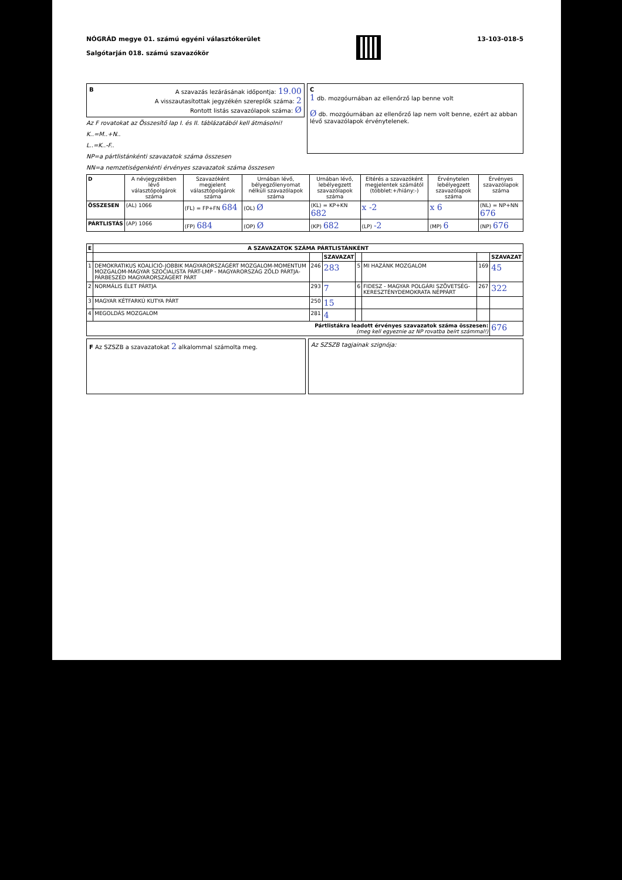NÓGRÁD megye 01. számú egyéni választókerület
Salgótarján 018. számú szavazókör
13-103-018-5
BA szavazás lezárásának időpontja: 19.00
A visszautasítottak jegyzékén szereplők száma: 2
Rontott listás szavazólapok száma: Ø
Az F rovatokat az Összesítő lap I. és II. táblázatából kell átmásolni!
K..=M..+N..
L..=K..-F..
NP=a pártlistánkénti szavazatok száma összesen
NN=a nemzetiségenkénti érvényes szavazatok száma összesen
C
1 db. mozgóurnában az ellenőrző lap benne volt
Ø db. mozgóurnában az ellenőrző lap nem volt benne, ezért az abban lévő szavazólapok érvénytelenek.
| D | A névjegyzékben lévő választópolgárok száma | Szavazóként megjelent választópolgárok száma | Urnában lévő, bélyegzőlenyomat nélküli szavazólapok száma | Urnában lévő, lebélyegzett szavazólapok száma | Eltérés a szavazóként megjelentek számától (többlet:+/hiány:-) | Érvénytelen lebélyegzett szavazólapok száma | Érvényes szavazólapok száma |
| --- | --- | --- | --- | --- | --- | --- | --- |
| ÖSSZESEN | (AL) 1066 | (FL) = FP+FN 684 | (OL) Ø | (KL) = KP+KN 682 | x -2 | x 6 | (NL) = NP+NN 676 |
| PÁRTLISTÁS | (AP) 1066 | (FP) 684 | (OP) Ø | (KP) 682 | (LP) -2 | (MP) 6 | (NP) 676 |
| E | A SZAVAZATOK SZÁMA PÁRTLISTÁNKÉNT | | | | | | |
| --- | --- | --- | --- | --- | --- | --- | --- |
| | | | SZAVAZAT | | | | SZAVAZAT |
| 1 | DEMOKRATIKUS KOALÍCIÓ-JOBBIK MAGYARORSZÁGÉRT MOZGALOM-MOMENTUM MOZGALOM-MAGYAR SZOCIALISTA PÁRT-LMP - MAGYARORSZÁG ZÖLD PÁRTJA-PÁRBESZÉD MAGYARORSZÁGÉRT PÁRT | 246 | 283 | 5 | MI HAZÁNK MOZGALOM | 169 | 45 |
| 2 | NORMÁLIS ÉLET PÁRTJA | 293 | 7 | 6 | FIDESZ - MAGYAR POLGÁRI SZÖVETSÉG-KERESZTÉNYDEMOKRATA NÉPPÁRT | 267 | 322 |
| 3 | MAGYAR KÉTFARKÚ KUTYA PÁRT | 250 | 15 | | | | |
| 4 | MEGOLDÁS MOZGALOM | 281 | 4 | | | | |
| Pártlistákra leadott érvényes szavazatok száma összesen: (meg kell egyeznie az NP rovatba beírt számmal!) | | | | | | | 676 |
F Az SZSZB a szavazatokat 2 alkalommal számolta meg.
Az SZSZB tagjainak szignója: